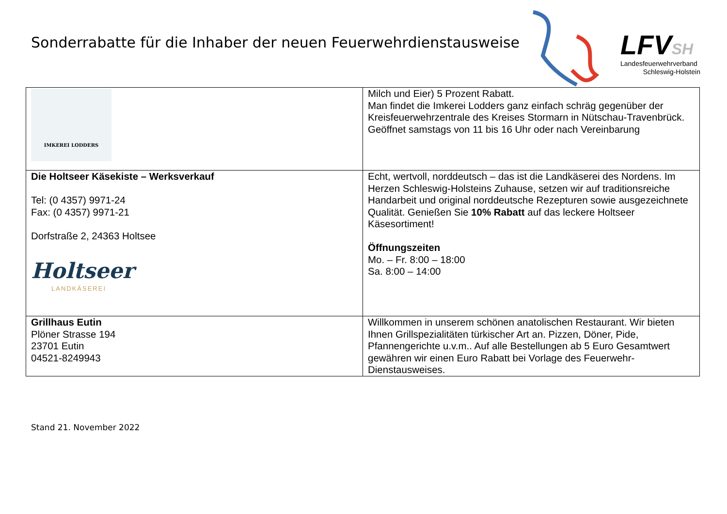Sonderrabatte für die Inhaber der neuen Feuerwehrdienstausweise
LFVSH
Landesfeuerwehrverband
Schleswig-Holstein
| IMKEREI LODDERS | Milch und Eier) 5 Prozent Rabatt. Man findet die Imkerei Lodders ganz einfach schräg gegenüber der Kreisfeuerwehrzentrale des Kreises Stormarn in Nütschau-Travenbrück. Geöffnet samstags von 11 bis 16 Uhr oder nach Vereinbarung |
| Die Holtseer Käsekiste – Werksverkauf Tel: (0 4357) 9971-24 Fax: (0 4357) 9971-21 Dorfstraße 2, 24363 Holtsee Holtseer LANDKÄSEREI | Echt, wertvoll, norddeutsch – das ist die Landkäserei des Nordens. Im Herzen Schleswig-Holsteins Zuhause, setzen wir auf traditionsreiche Handarbeit und original norddeutsche Rezepturen sowie ausgezeichnete Qualität. Genießen Sie 10% Rabatt auf das leckere Holtseer Käsesortiment! Öffnungszeiten Mo. – Fr. 8:00 – 18:00 Sa. 8:00 – 14:00 |
| Grillhaus Eutin Plöner Strasse 194 23701 Eutin 04521-8249943 | Willkommen in unserem schönen anatolischen Restaurant. Wir bieten Ihnen Grillspezialitäten türkischer Art an. Pizzen, Döner, Pide, Pfannengerichte u.v.m.. Auf alle Bestellungen ab 5 Euro Gesamtwert gewähren wir einen Euro Rabatt bei Vorlage des Feuerwehr-Dienstausweises. |
Stand 21. November 2022